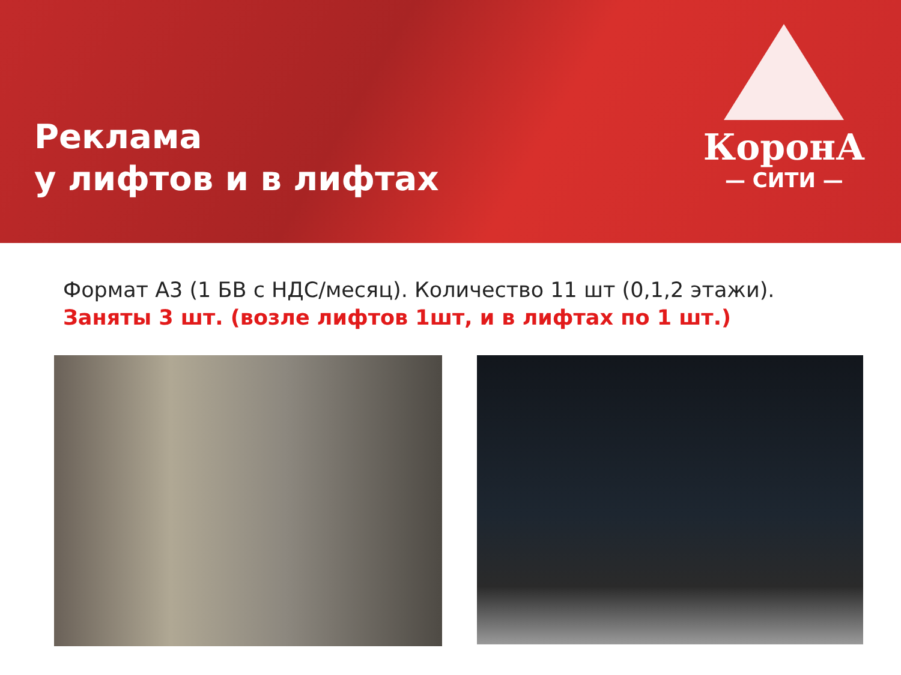Реклама
у лифтов и в лифтах
КоронА
— СИТИ —
Формат А3 (1 БВ с НДС/месяц). Количество 11 шт (0,1,2 этажи).
Заняты 3 шт. (возле лифтов 1шт, и в лифтах по 1 шт.)